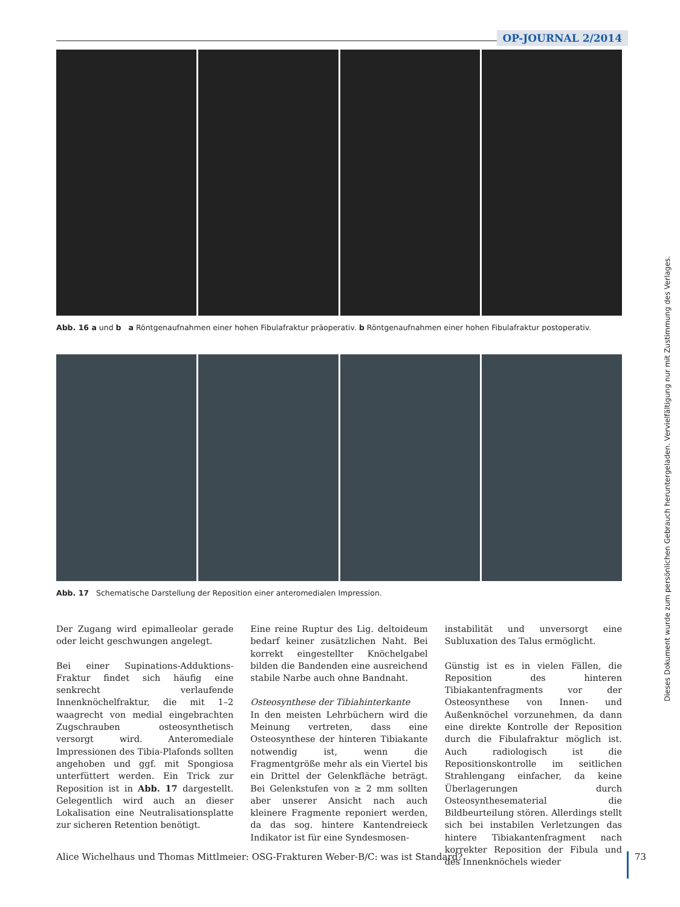OP-JOURNAL 2/2014
Abb. 16 a und b a Röntgenaufnahmen einer hohen Fibulafraktur präoperativ. b Röntgenaufnahmen einer hohen Fibulafraktur postoperativ.
Abb. 17 Schematische Darstellung der Reposition einer anteromedialen Impression.
Der Zugang wird epimalleolar gerade oder leicht geschwungen angelegt.
Bei einer Supinations-Adduktions-Fraktur findet sich häufig eine senkrecht verlaufende Innenknöchelfraktur, die mit 1–2 waagrecht von medial eingebrachten Zugschrauben osteosynthetisch versorgt wird. Anteromediale Impressionen des Tibia-Plafonds sollten angehoben und ggf. mit Spongiosa unterfüttert werden. Ein Trick zur Reposition ist in Abb. 17 dargestellt. Gelegentlich wird auch an dieser Lokalisation eine Neutralisationsplatte zur sicheren Retention benötigt.
Eine reine Ruptur des Lig. deltoideum bedarf keiner zusätzlichen Naht. Bei korrekt eingestellter Knöchelgabel bilden die Bandenden eine ausreichend stabile Narbe auch ohne Bandnaht.
Osteosynthese der Tibiahinterkante
In den meisten Lehrbüchern wird die Meinung vertreten, dass eine Osteosynthese der hinteren Tibiakante notwendig ist, wenn die Fragmentgröße mehr als ein Viertel bis ein Drittel der Gelenkfläche beträgt. Bei Gelenkstufen von ≥ 2 mm sollten aber unserer Ansicht nach auch kleinere Fragmente reponiert werden, da das sog. hintere Kantendreieck Indikator ist für eine Syndesmosen-
instabilität und unversorgt eine Subluxation des Talus ermöglicht.
Günstig ist es in vielen Fällen, die Reposition des hinteren Tibiakantenfragments vor der Osteosynthese von Innen- und Außenknöchel vorzunehmen, da dann eine direkte Kontrolle der Reposition durch die Fibulafraktur möglich ist. Auch radiologisch ist die Repositionskontrolle im seitlichen Strahlengang einfacher, da keine Überlagerungen durch Osteosynthesematerial die Bildbeurteilung stören. Allerdings stellt sich bei instabilen Verletzungen das hintere Tibiakantenfragment nach korrekter Reposition der Fibula und des Innenknöchels wieder
Alice Wichelhaus und Thomas Mittlmeier: OSG-Frakturen Weber-B/C: was ist Standard? 73
Dieses Dokument wurde zum persönlichen Gebrauch heruntergeladen. Vervielfältigung nur mit Zustimmung des Verlages.